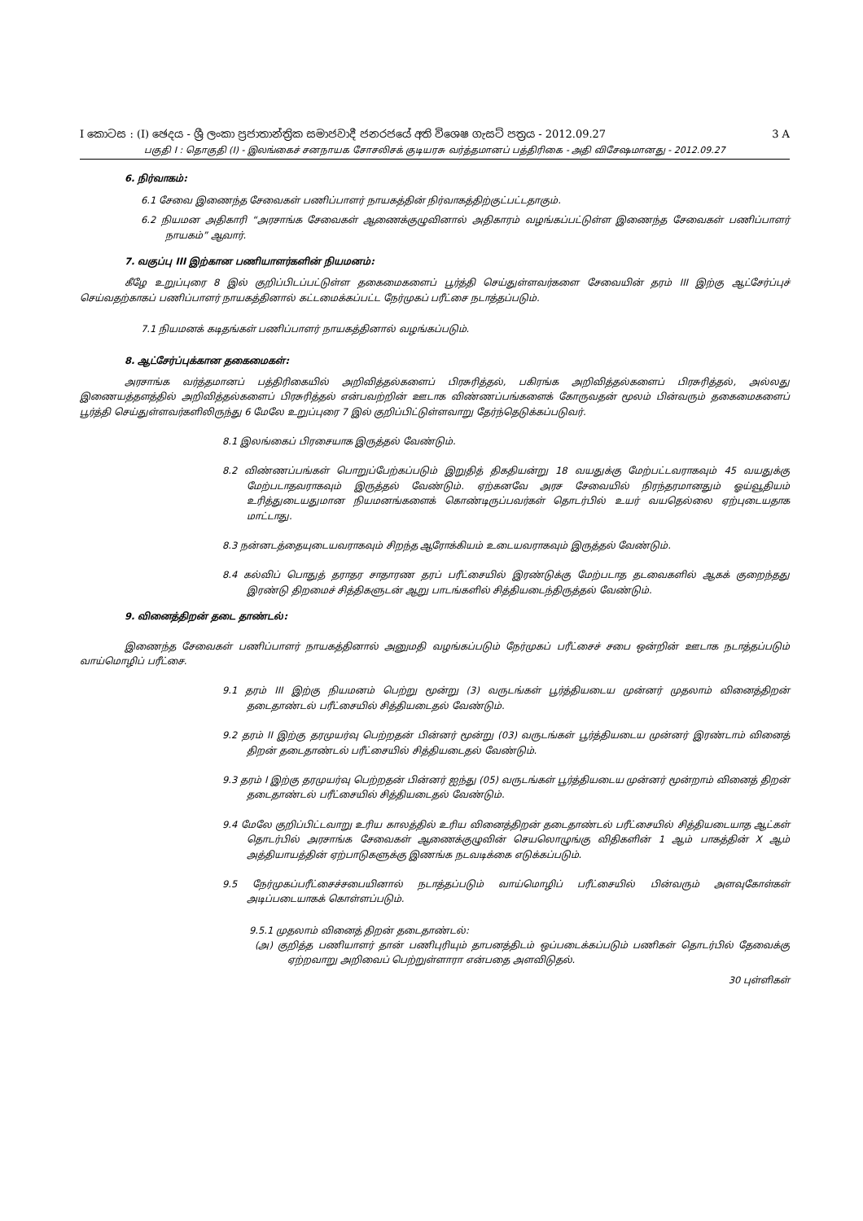I කොටස : (I) ඡෙදය - ශ්‍රී ලංකා ප්‍රජාතාන්ත්‍රික සමාජවාදී ජනරජයේ අති විශෙෂ ගැසට් පත්‍රය - 2012.09.27 3 A
பகுதி I : தொகுதி (I) - இலங்கைச் சனநாயக சோசலிசக் குடியரசு வர்த்தமானப் பத்திரிகை - அதி விசேஷமானது - 2012.09.27
6. நிர்வாகம்:
6.1 சேவை இணைந்த சேவைகள் பணிப்பாளர் நாயகத்தின் நிர்வாகத்திற்குட்பட்டதாகும்.
6.2 நியமன அதிகாரி “அரசாங்க சேவைகள் ஆணைக்குழுவினால் அதிகாரம் வழங்கப்பட்டுள்ள இணைந்த சேவைகள் பணிப்பாளர் நாயகம்” ஆவார்.
7. வகுப்பு III இற்கான பணியாளர்களின் நியமனம்:
கீழே உறுப்புரை 8 இல் குறிப்பிடப்பட்டுள்ள தகைமைகளைப் பூர்த்தி செய்துள்ளவர்களை சேவையின் தரம் III இற்கு ஆட்சேர்ப்புச் செய்வதற்காகப் பணிப்பாளர் நாயகத்தினால் கட்டமைக்கப்பட்ட நேர்முகப் பரீட்சை நடாத்தப்படும்.
7.1 நியமனக் கடிதங்கள் பணிப்பாளர் நாயகத்தினால் வழங்கப்படும்.
8. ஆட்சேர்ப்புக்கான தகைமைகள்:
அரசாங்க வர்த்தமானப் பத்திரிகையில் அறிவித்தல்களைப் பிரசுரித்தல், பகிரங்க அறிவித்தல்களைப் பிரசுரித்தல், அல்லது இணையத்தளத்தில் அறிவித்தல்களைப் பிரசுரித்தல் என்பவற்றின் ஊடாக விண்ணப்பங்களைக் கோருவதன் மூலம் பின்வரும் தகைமைகளைப் பூர்த்தி செய்துள்ளவர்களிலிருந்து 6 மேலே உறுப்புரை 7 இல் குறிப்பிட்டுள்ளவாறு தேர்ந்தெடுக்கப்படுவர்.
8.1 இலங்கைப் பிரசையாக இருத்தல் வேண்டும்.
8.2 விண்ணப்பங்கள் பொறுப்பேற்கப்படும் இறுதித் திகதியன்று 18 வயதுக்கு மேற்பட்டவராகவும் 45 வயதுக்கு மேற்படாதவராகவும் இருத்தல் வேண்டும். ஏற்கனவே அரச சேவையில் நிரந்தரமானதும் ஓய்வூதியம் உரித்துடையதுமான நியமனங்களைக் கொண்டிருப்பவர்கள் தொடர்பில் உயர் வயதெல்லை ஏற்புடையதாக மாட்டாது.
8.3 நன்னடத்தையுடையவராகவும் சிறந்த ஆரோக்கியம் உடையவராகவும் இருத்தல் வேண்டும்.
8.4 கல்விப் பொதுத் தராதர சாதாரண தரப் பரீட்சையில் இரண்டுக்கு மேற்படாத தடவைகளில் ஆகக் குறைந்தது இரண்டு திறமைச் சித்திகளுடன் ஆறு பாடங்களில் சித்தியடைந்திருத்தல் வேண்டும்.
9. வினைத்திறன் தடை தாண்டல்:
இணைந்த சேவைகள் பணிப்பாளர் நாயகத்தினால் அனுமதி வழங்கப்படும் நேர்முகப் பரீட்சைச் சபை ஒன்றின் ஊடாக நடாத்தப்படும் வாய்மொழிப் பரீட்சை.
9.1 தரம் III இற்கு நியமனம் பெற்று மூன்று (3) வருடங்கள் பூர்த்தியடைய முன்னர் முதலாம் வினைத்திறன் தடைதாண்டல் பரீட்சையில் சித்தியடைதல் வேண்டும்.
9.2 தரம் II இற்கு தரமுயர்வு பெற்றதன் பின்னர் மூன்று (03) வருடங்கள் பூர்த்தியடைய முன்னர் இரண்டாம் வினைத் திறன் தடைதாண்டல் பரீட்சையில் சித்தியடைதல் வேண்டும்.
9.3 தரம் I இற்கு தரமுயர்வு பெற்றதன் பின்னர் ஐந்து (05) வருடங்கள் பூர்த்தியடைய முன்னர் மூன்றாம் வினைத் திறன் தடைதாண்டல் பரீட்சையில் சித்தியடைதல் வேண்டும்.
9.4 மேலே குறிப்பிட்டவாறு உரிய காலத்தில் உரிய வினைத்திறன் தடைதாண்டல் பரீட்சையில் சித்தியடையாத ஆட்கள் தொடர்பில் அரசாங்க சேவைகள் ஆணைக்குழுவின் செயலொழுங்கு விதிகளின் 1 ஆம் பாகத்தின் X ஆம் அத்தியாயத்தின் ஏற்பாடுகளுக்கு இணங்க நடவடிக்கை எடுக்கப்படும்.
9.5 நேர்முகப்பரீட்சைச்சபையினால் நடாத்தப்படும் வாய்மொழிப் பரீட்சையில் பின்வரும் அளவுகோள்கள் அடிப்படையாகக் கொள்ளப்படும்.
9.5.1 முதலாம் வினைத் திறன் தடைதாண்டல்:
(அ) குறித்த பணியாளர் தான் பணிபுரியும் தாபனத்திடம் ஒப்படைக்கப்படும் பணிகள் தொடர்பில் தேவைக்கு ஏற்றவாறு அறிவைப் பெற்றுள்ளாரா என்பதை அளவிடுதல்.
30 புள்ளிகள்